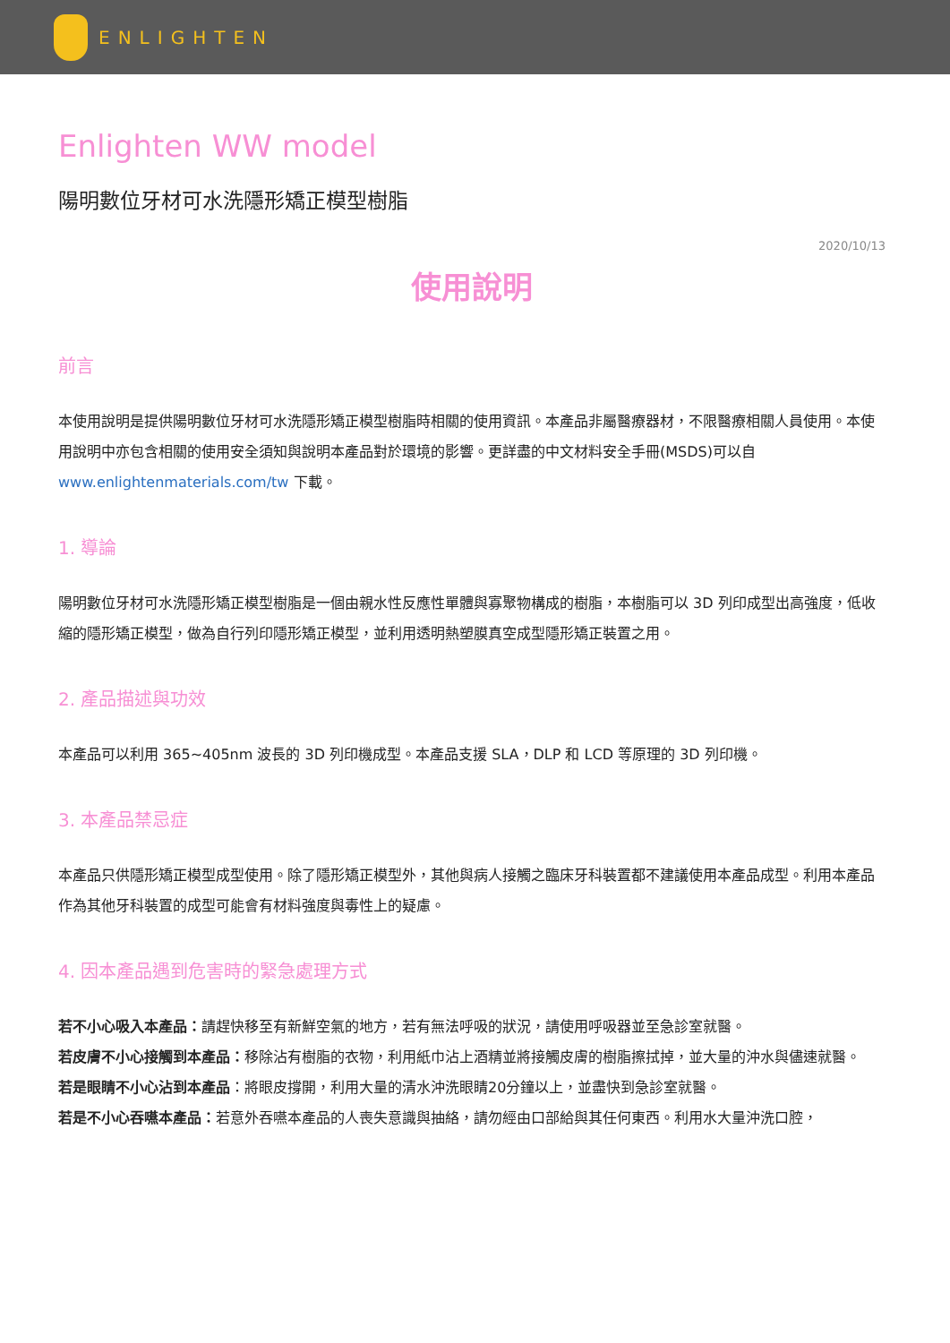ENLIGHTEN
Enlighten WW model
陽明數位牙材可水洗隱形矯正模型樹脂
2020/10/13
使用說明
前言
本使用說明是提供陽明數位牙材可水洗隱形矯正模型樹脂時相關的使用資訊。本產品非屬醫療器材，不限醫療相關人員使用。本使用說明中亦包含相關的使用安全須知與說明本產品對於環境的影響。更詳盡的中文材料安全手冊(MSDS)可以自 www.enlightenmaterials.com/tw 下載。
1. 導論
陽明數位牙材可水洗隱形矯正模型樹脂是一個由親水性反應性單體與寡聚物構成的樹脂，本樹脂可以 3D 列印成型出高強度，低收縮的隱形矯正模型，做為自行列印隱形矯正模型，並利用透明熱塑膜真空成型隱形矯正裝置之用。
2. 產品描述與功效
本產品可以利用 365~405nm 波長的 3D 列印機成型。本產品支援 SLA，DLP 和 LCD 等原理的 3D 列印機。
3. 本產品禁忌症
本產品只供隱形矯正模型成型使用。除了隱形矯正模型外，其他與病人接觸之臨床牙科裝置都不建議使用本產品成型。利用本產品作為其他牙科裝置的成型可能會有材料強度與毒性上的疑慮。
4. 因本產品遇到危害時的緊急處理方式
若不小心吸入本產品：請趕快移至有新鮮空氣的地方，若有無法呼吸的狀況，請使用呼吸器並至急診室就醫。
若皮膚不小心接觸到本產品：移除沾有樹脂的衣物，利用紙巾沾上酒精並將接觸皮膚的樹脂擦拭掉，並大量的沖水與儘速就醫。
若是眼睛不小心沾到本產品：將眼皮撐開，利用大量的清水沖洗眼睛20分鐘以上，並盡快到急診室就醫。
若是不小心吞嚥本產品：若意外吞嚥本產品的人喪失意識與抽絡，請勿經由口部給與其任何東西。利用水大量沖洗口腔，